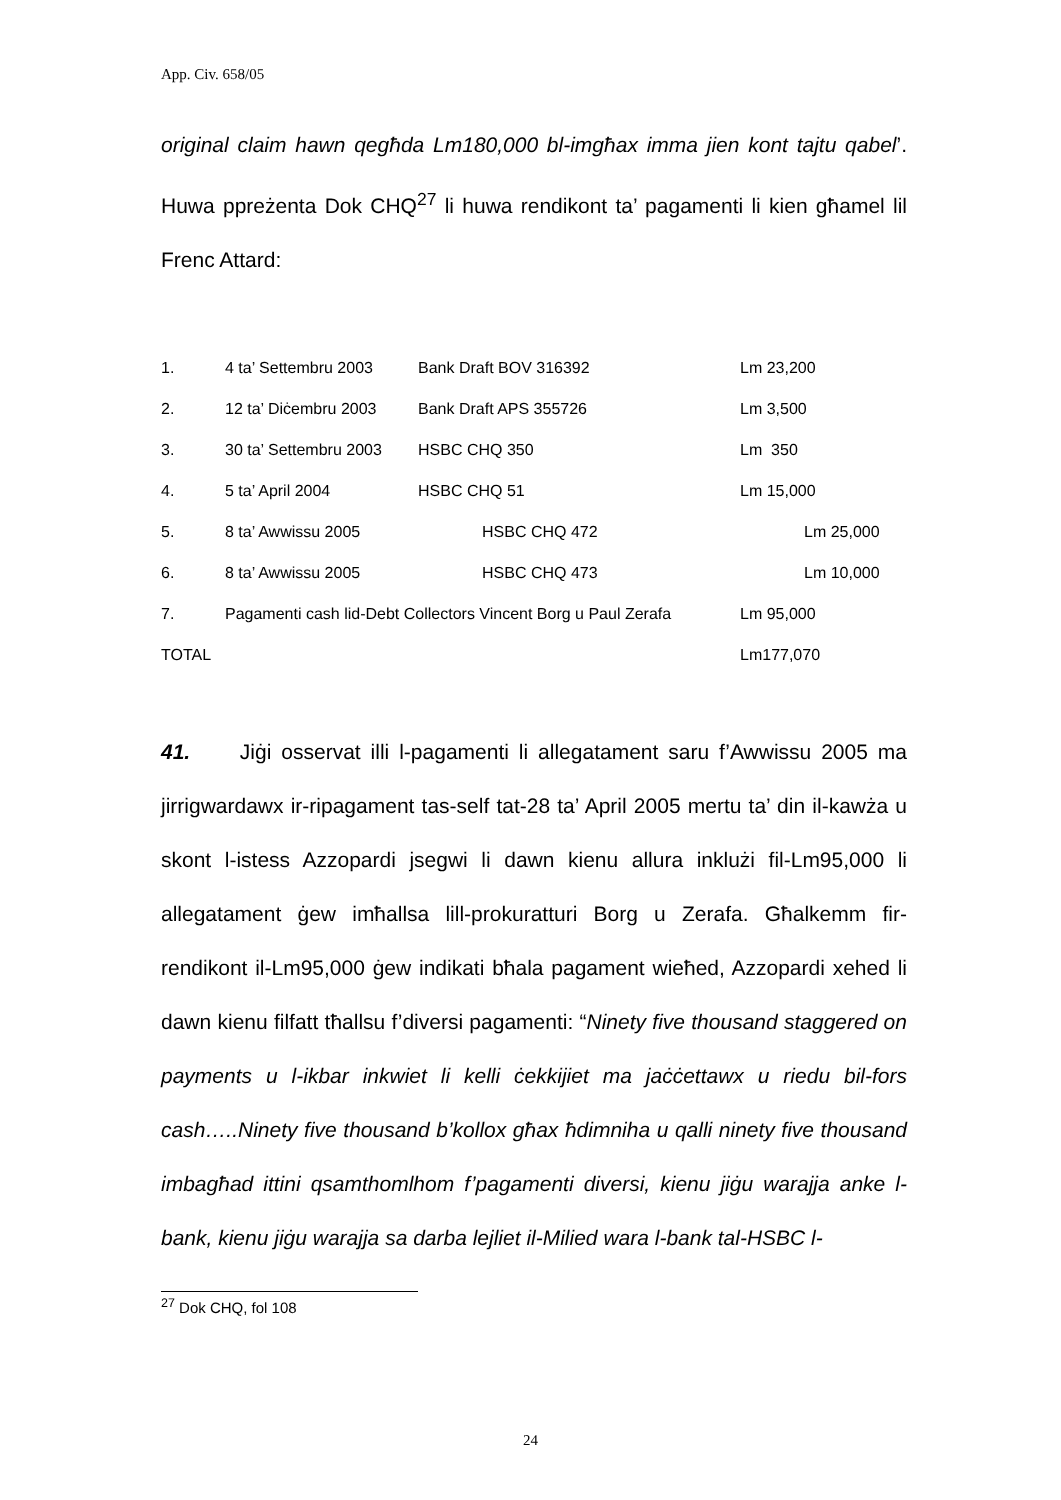App. Civ. 658/05
original claim hawn qegħda Lm180,000 bl-imgħax imma jien kont tajtu qabel’. Huwa ppreżenta Dok CHQ<sup>27</sup> li huwa rendikont ta’ pagamenti li kien għamel lil Frenc Attard:
| 1. | 4 ta’ Settembru 2003 | Bank Draft BOV 316392 | Lm 23,200 |
| 2. | 12 ta’ Diċembru 2003 | Bank Draft APS 355726 | Lm 3,500 |
| 3. | 30 ta’ Settembru 2003 | HSBC CHQ 350 | Lm 350 |
| 4. | 5 ta’ April 2004 | HSBC CHQ 51 | Lm 15,000 |
| 5. | 8 ta’ Awwissu 2005 | HSBC CHQ 472 | Lm 25,000 |
| 6. | 8 ta’ Awwissu 2005 | HSBC CHQ 473 | Lm 10,000 |
| 7. | Pagamenti cash lid-Debt Collectors Vincent Borg u Paul Zerafa | | Lm 95,000 |
| TOTAL | | | Lm177,070 |
41. Jiġi osservat illi l-pagamenti li allegatament saru f’Awwissu 2005 ma jirrigwardawx ir-ripagament tas-self tat-28 ta’ April 2005 mertu ta’ din il-kawża u skont l-istess Azzopardi jsegwi li dawn kienu allura inklużi fil-Lm95,000 li allegatament ġew imħallsa lill-prokuratturi Borg u Zerafa. Għalkemm fir-rendikont il-Lm95,000 ġew indikati bħala pagament wieħed, Azzopardi xehed li dawn kienu filfatt tħallsu f’diversi pagamenti: “Ninety five thousand staggered on payments u l-ikbar inkwiet li kelli ċekkijiet ma jaċċettawx u riedu bil-fors cash…..Ninety five thousand b’kollox għax ħdimniha u qalli ninety five thousand imbagħad ittini qsamthomlhom f’pagamenti diversi, kienu jiġu warajja anke l-bank, kienu jiġu warajja sa darba lejliet il-Milied wara l-bank tal-HSBC l-
<sup>27</sup> Dok CHQ, fol 108
24